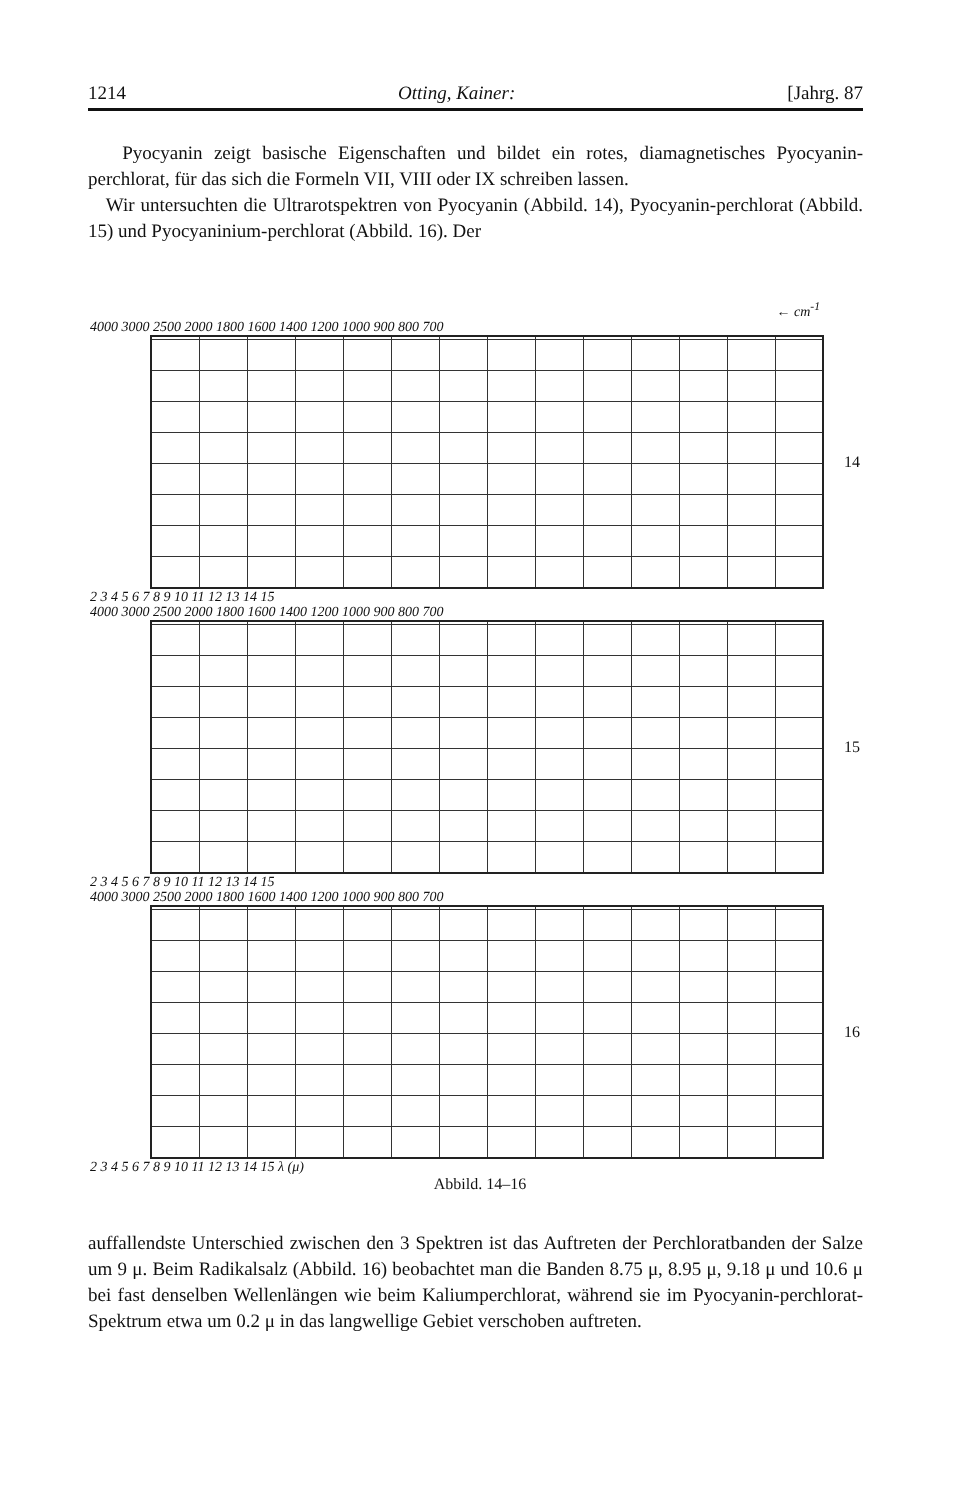1214 Otting, Kainer: [Jahrg. 87
Pyocyanin zeigt basische Eigenschaften und bildet ein rotes, diamagnetisches Pyocyanin-perchlorat, für das sich die Formeln VII, VIII oder IX schreiben lassen.
Wir untersuchten die Ultrarotspektren von Pyocyanin (Abbild. 14), Pyocyanin-perchlorat (Abbild. 15) und Pyocyaninium-perchlorat (Abbild. 16). Der
← cm<sup>-1</sup>
4000 3000 2500 2000 1800 1600 1400 1200 1000 900 800 700
2 3 4 5 6 7 8 9 10 11 12 13 14 15
14
4000 3000 2500 2000 1800 1600 1400 1200 1000 900 800 700
2 3 4 5 6 7 8 9 10 11 12 13 14 15
15
4000 3000 2500 2000 1800 1600 1400 1200 1000 900 800 700
2 3 4 5 6 7 8 9 10 11 12 13 14 15 λ (μ)
16
Abbild. 14–16
auffallendste Unterschied zwischen den 3 Spektren ist das Auftreten der Perchloratbanden der Salze um 9 μ. Beim Radikalsalz (Abbild. 16) beobachtet man die Banden 8.75 μ, 8.95 μ, 9.18 μ und 10.6 μ bei fast denselben Wellenlängen wie beim Kaliumperchlorat, während sie im Pyocyanin-perchlorat-Spektrum etwa um 0.2 μ in das langwellige Gebiet verschoben auftreten.